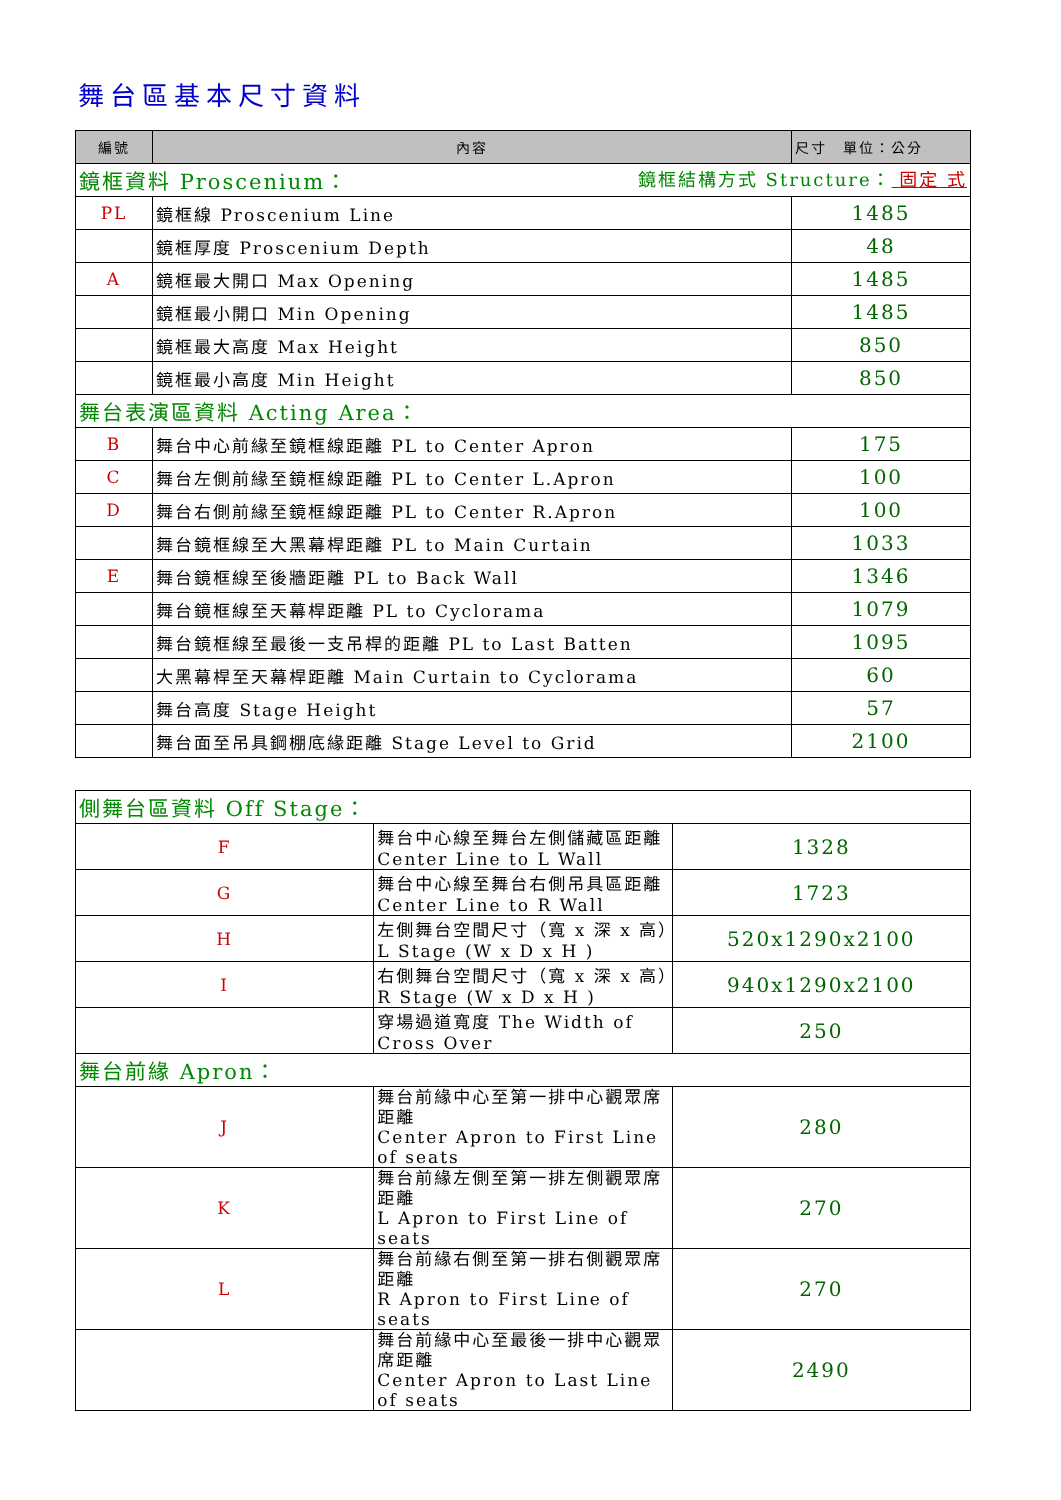舞台區基本尺寸資料
| 編號 | 內容 | 尺寸 單位：公分 |
| --- | --- | --- |
| 鏡框資料 Proscenium： 鏡框結構方式 Structure： 固定 式 | | |
| PL | 鏡框線 Proscenium Line | 1485 |
| | 鏡框厚度 Proscenium Depth | 48 |
| A | 鏡框最大開口 Max Opening | 1485 |
| | 鏡框最小開口 Min Opening | 1485 |
| | 鏡框最大高度 Max Height | 850 |
| | 鏡框最小高度 Min Height | 850 |
| 舞台表演區資料 Acting Area： | | |
| B | 舞台中心前緣至鏡框線距離 PL to Center Apron | 175 |
| C | 舞台左側前緣至鏡框線距離 PL to Center L.Apron | 100 |
| D | 舞台右側前緣至鏡框線距離 PL to Center R.Apron | 100 |
| | 舞台鏡框線至大黑幕桿距離 PL to Main Curtain | 1033 |
| E | 舞台鏡框線至後牆距離 PL to Back Wall | 1346 |
| | 舞台鏡框線至天幕桿距離 PL to Cyclorama | 1079 |
| | 舞台鏡框線至最後一支吊桿的距離 PL to Last Batten | 1095 |
| | 大黑幕桿至天幕桿距離 Main Curtain to Cyclorama | 60 |
| | 舞台高度 Stage Height | 57 |
| | 舞台面至吊具鋼棚底緣距離 Stage Level to Grid | 2100 |
| 側舞台區資料 Off Stage： | | |
| F | 舞台中心線至舞台左側儲藏區距離 Center Line to L Wall | 1328 |
| G | 舞台中心線至舞台右側吊具區距離 Center Line to R Wall | 1723 |
| H | 左側舞台空間尺寸（寬 x 深 x 高）L Stage (W x D x H ) | 520x1290x2100 |
| I | 右側舞台空間尺寸（寬 x 深 x 高）R Stage (W x D x H ) | 940x1290x2100 |
| | 穿場過道寬度 The Width of Cross Over | 250 |
| 舞台前緣 Apron： | | |
| J | 舞台前緣中心至第一排中心觀眾席距離 Center Apron to First Line of seats | 280 |
| K | 舞台前緣左側至第一排左側觀眾席距離 L Apron to First Line of seats | 270 |
| L | 舞台前緣右側至第一排右側觀眾席距離 R Apron to First Line of seats | 270 |
| | 舞台前緣中心至最後一排中心觀眾席距離 Center Apron to Last Line of seats | 2490 |